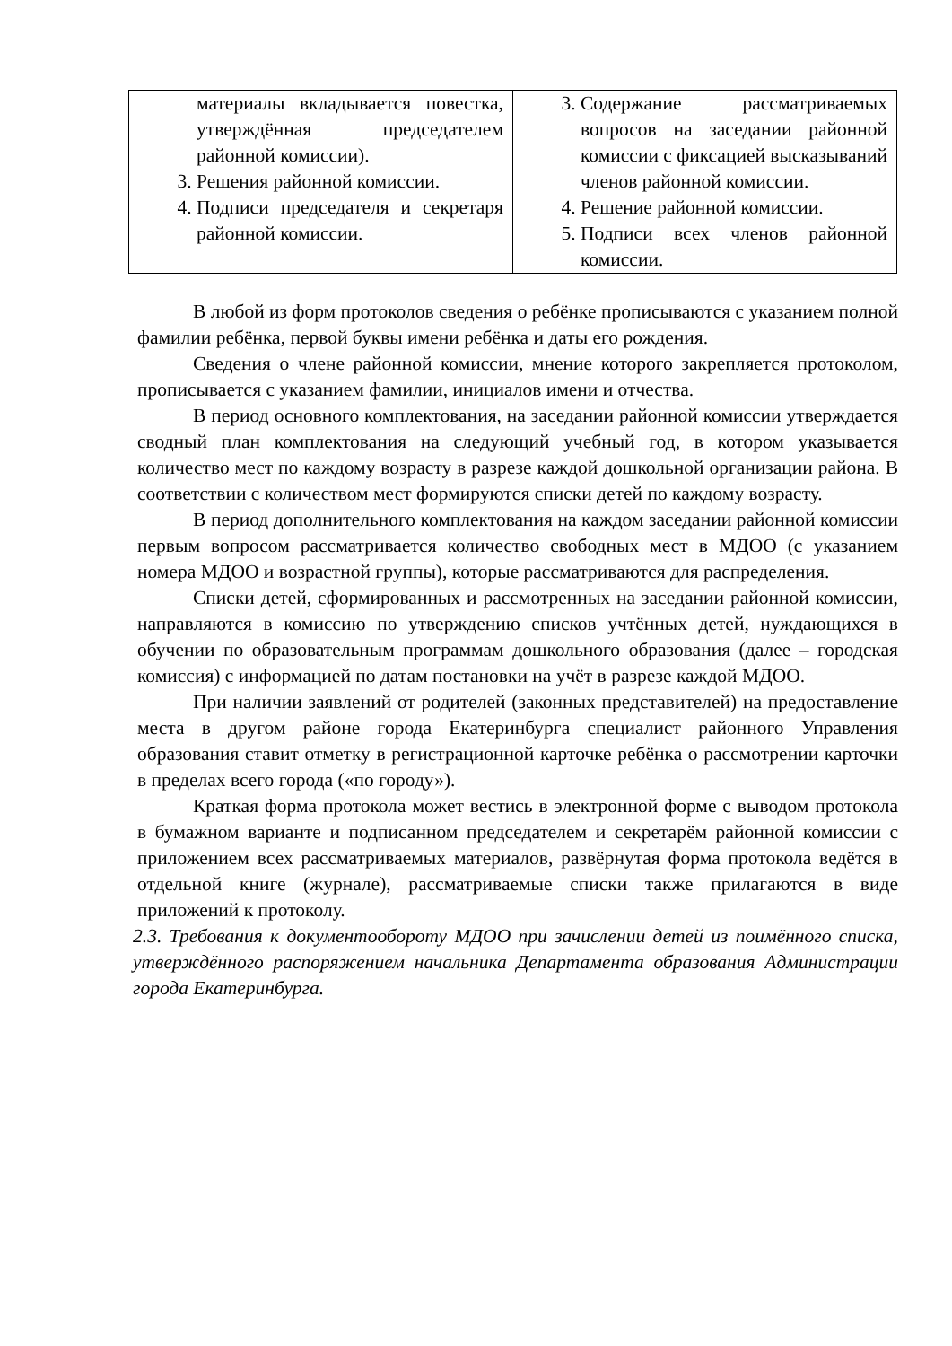| материалы вкладывается повестка, утверждённая председателем районной комиссии). 3. Решения районной комиссии. 4. Подписи председателя и секретаря районной комиссии. | 3. Содержание рассматриваемых вопросов на заседании районной комиссии с фиксацией высказываний членов районной комиссии. 4. Решение районной комиссии. 5. Подписи всех членов районной комиссии. |
В любой из форм протоколов сведения о ребёнке прописываются с указанием полной фамилии ребёнка, первой буквы имени ребёнка и даты его рождения.
Сведения о члене районной комиссии, мнение которого закрепляется протоколом, прописывается с указанием фамилии, инициалов имени и отчества.
В период основного комплектования, на заседании районной комиссии утверждается сводный план комплектования на следующий учебный год, в котором указывается количество мест по каждому возрасту в разрезе каждой дошкольной организации района. В соответствии с количеством мест формируются списки детей по каждому возрасту.
В период дополнительного комплектования на каждом заседании районной комиссии первым вопросом рассматривается количество свободных мест в МДОО (с указанием номера МДОО и возрастной группы), которые рассматриваются для распределения.
Списки детей, сформированных и рассмотренных на заседании районной комиссии, направляются в комиссию по утверждению списков учтённых детей, нуждающихся в обучении по образовательным программам дошкольного образования (далее – городская комиссия) с информацией по датам постановки на учёт в разрезе каждой МДОО.
При наличии заявлений от родителей (законных представителей) на предоставление места в другом районе города Екатеринбурга специалист районного Управления образования ставит отметку в регистрационной карточке ребёнка о рассмотрении карточки в пределах всего города («по городу»).
Краткая форма протокола может вестись в электронной форме с выводом протокола в бумажном варианте и подписанном председателем и секретарём районной комиссии с приложением всех рассматриваемых материалов, развёрнутая форма протокола ведётся в отдельной книге (журнале), рассматриваемые списки также прилагаются в виде приложений к протоколу.
2.3. Требования к документообороту МДОО при зачислении детей из поимённого списка, утверждённого распоряжением начальника Департамента образования Администрации города Екатеринбурга.